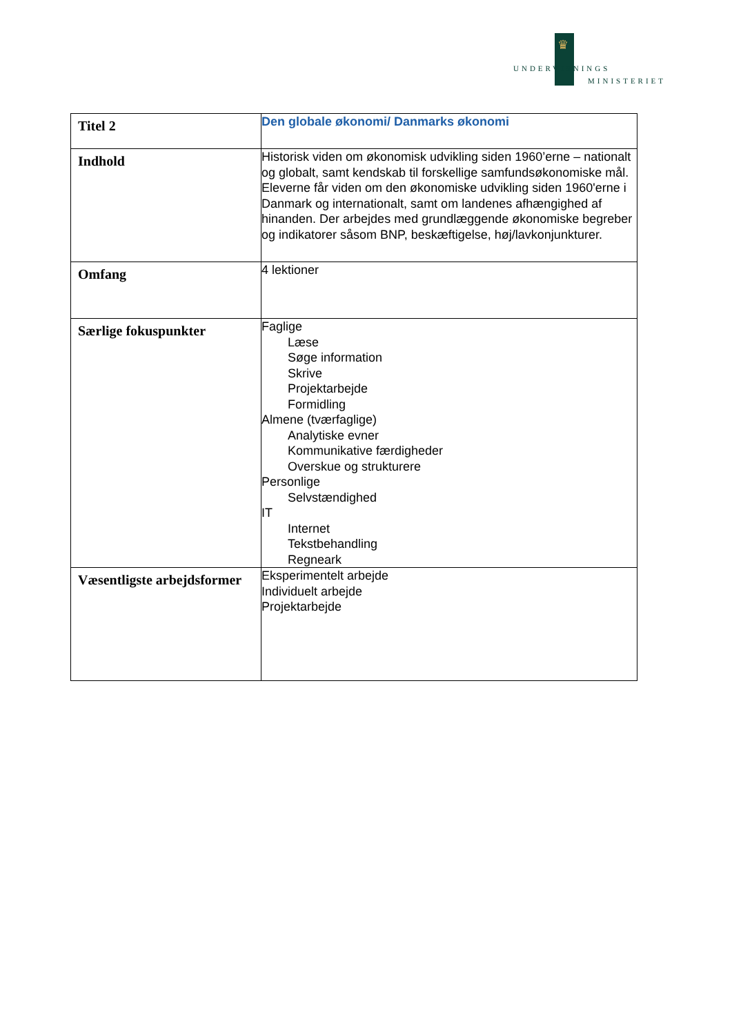♛
UNDERVISNINGS
MINISTERIET
| Titel 2 | Den globale økonomi/ Danmarks økonomi |
| Indhold | Historisk viden om økonomisk udvikling siden 1960’erne – nationalt og globalt, samt kendskab til forskellige samfundsøkonomiske mål. Eleverne får viden om den økonomiske udvikling siden 1960'erne i Danmark og internationalt, samt om landenes afhængighed af hinanden. Der arbejdes med grundlæggende økonomiske begreber og indikatorer såsom BNP, beskæftigelse, høj/lavkonjunkturer. |
| Omfang | 4 lektioner |
| Særlige fokuspunkter | Faglige Læse Søge information Skrive Projektarbejde Formidling Almene (tværfaglige) Analytiske evner Kommunikative færdigheder Overskue og strukturere Personlige Selvstændighed IT Internet Tekstbehandling Regneark |
| Væsentligste arbejdsformer | Eksperimentelt arbejde Individuelt arbejde Projektarbejde |